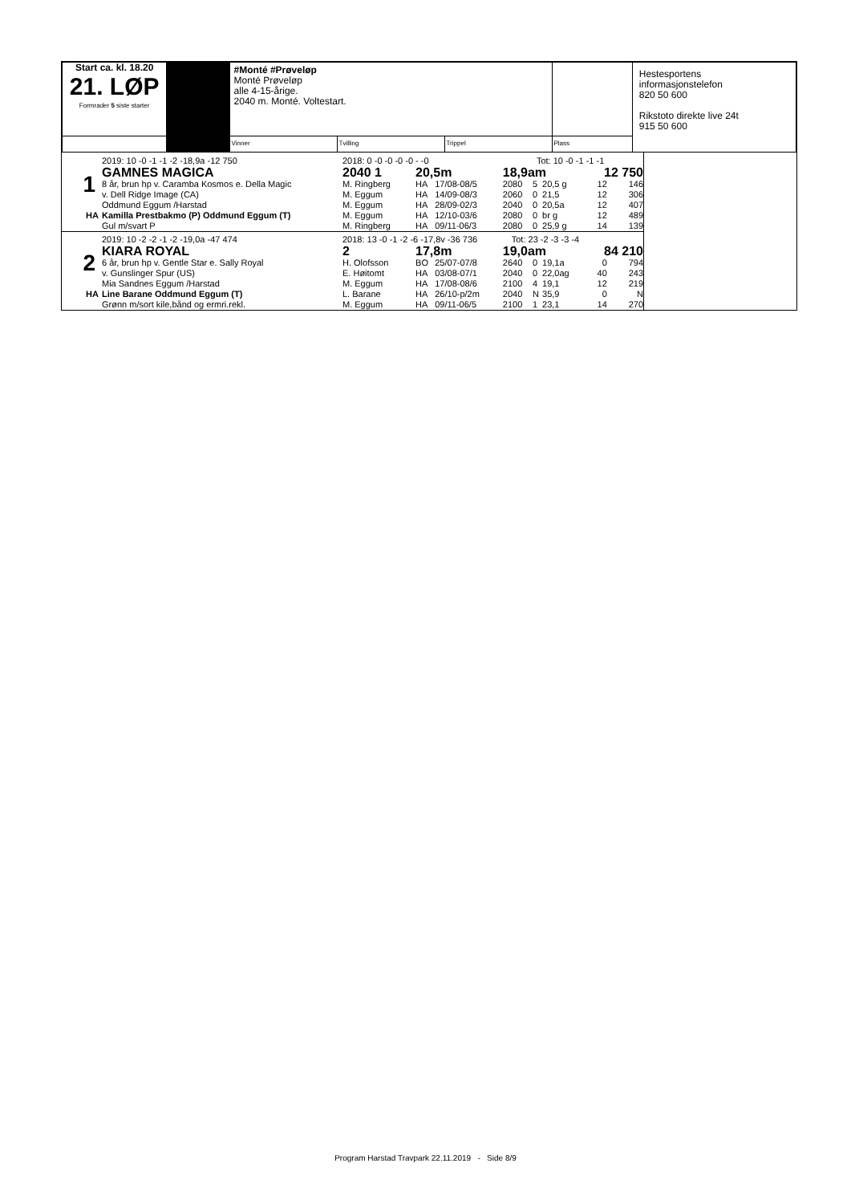| Start ca. kl. 18.20 21. LØP Formrader 5 siste starter | | #Monté #Prøveløp Monté Prøveløp alle 4-15-årige. 2040 m. Monté. Voltestart. | | | | Hestesportens informasjonstelefon 820 50 600 Rikstoto direkte live 24t 915 50 600 |
| | | Vinner | Tvilling | Trippel | Plass | |
| | 2019: 10 -0 -1 -1 -2 -18,9a -12 750 | 2018: 0 -0 -0 -0 -0 - -0 Tot: 10 -0 -1 -1 -1 | | | | | | | |
| | GAMNES MAGICA | 2040 1 | 20,5m | | 18,9am | | | 12 750 | |
| 1 | 8 år, brun hp v. Caramba Kosmos e. Della Magic | M. Ringberg | HA | 17/08-08/5 | 2080 | 5 | 20,5 g | 12 | 146 |
| | v. Dell Ridge Image (CA) | M. Eggum | HA | 14/09-08/3 | 2060 | 0 | 21,5 | 12 | 306 |
| | Oddmund Eggum /Harstad | M. Eggum | HA | 28/09-02/3 | 2040 | 0 | 20,5a | 12 | 407 |
| HA | Kamilla Prestbakmo (P) Oddmund Eggum (T) | M. Eggum | HA | 12/10-03/6 | 2080 | 0 | br g | 12 | 489 |
| | Gul m/svart P | M. Ringberg | HA | 09/11-06/3 | 2080 | 0 | 25,9 g | 14 | 139 |
| | 2019: 10 -2 -2 -1 -2 -19,0a -47 474 | 2018: 13 -0 -1 -2 -6 -17,8v -36 736 Tot: 23 -2 -3 -3 -4 | | | | | | | |
| | KIARA ROYAL | 2 | 17,8m | | 19,0am | | | 84 210 | |
| 2 | 6 år, brun hp v. Gentle Star e. Sally Royal | H. Olofsson | BO | 25/07-07/8 | 2640 | 0 | 19,1a | 0 | 794 |
| | v. Gunslinger Spur (US) | E. Høitomt | HA | 03/08-07/1 | 2040 | 0 | 22,0ag | 40 | 243 |
| | Mia Sandnes Eggum /Harstad | M. Eggum | HA | 17/08-08/6 | 2100 | 4 | 19,1 | 12 | 219 |
| HA | Line Barane Oddmund Eggum (T) | L. Barane | HA | 26/10-p/2m | 2040 | N | 35,9 | 0 | N |
| | Grønn m/sort kile,bånd og ermri.rekl. | M. Eggum | HA | 09/11-06/5 | 2100 | 1 | 23,1 | 14 | 270 |
Program Harstad Travpark 22.11.2019 - Side 8/9